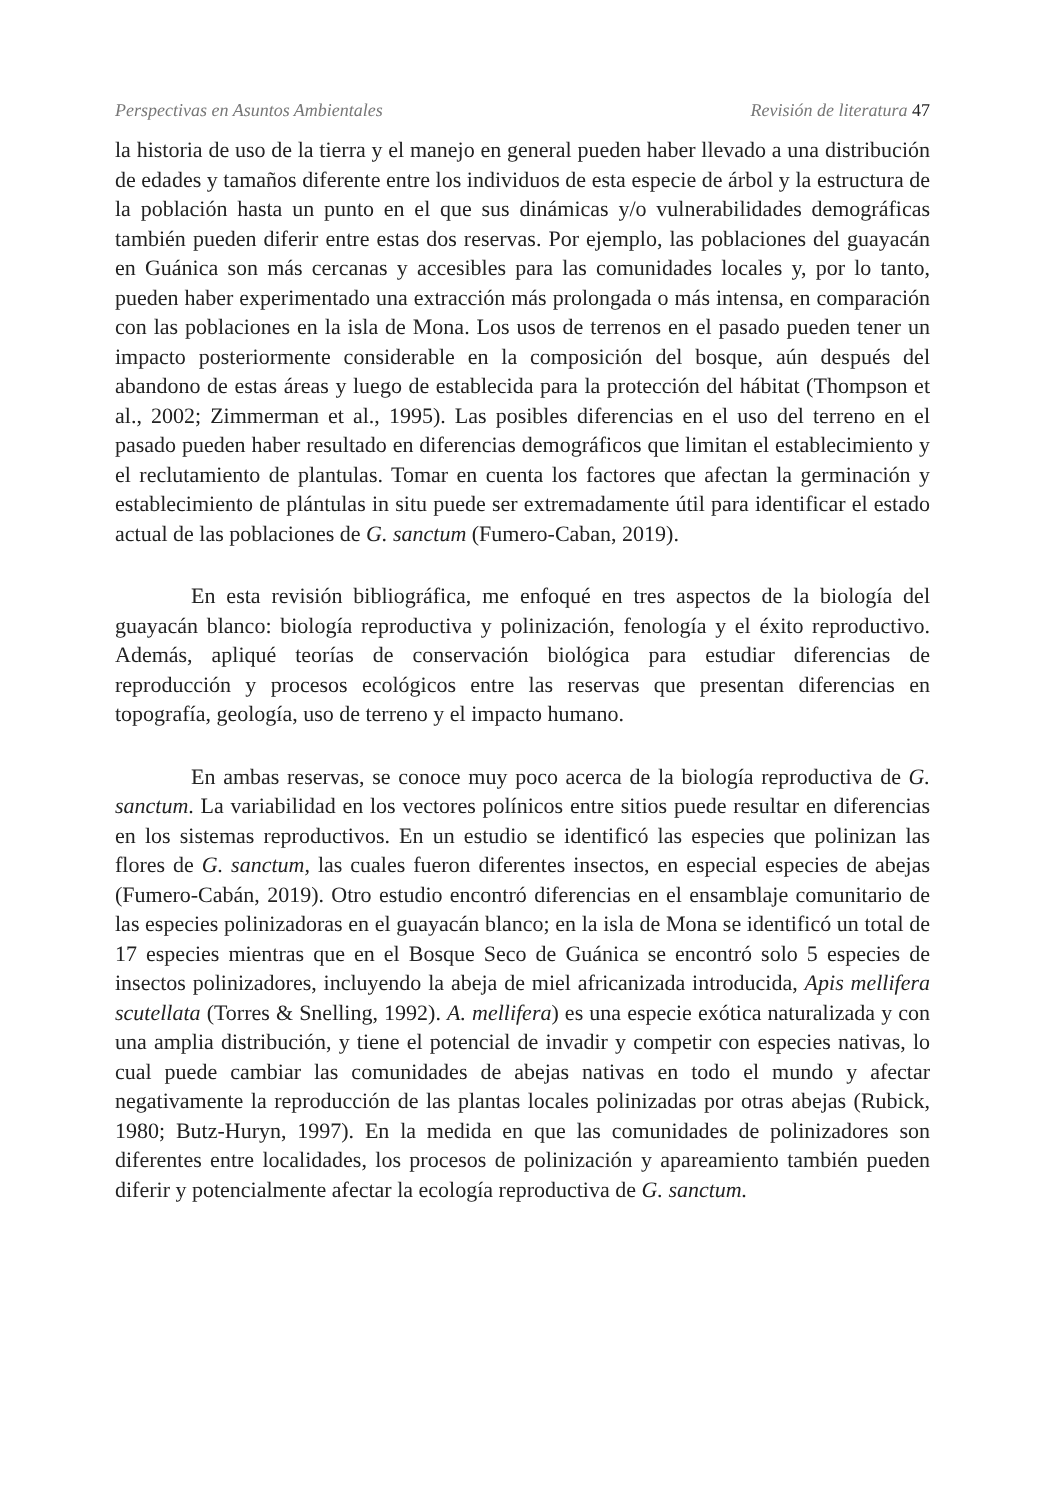Perspectivas en Asuntos Ambientales Revisión de literatura 47
la historia de uso de la tierra y el manejo en general pueden haber llevado a una distribución de edades y tamaños diferente entre los individuos de esta especie de árbol y la estructura de la población hasta un punto en el que sus dinámicas y/o vulnerabilidades demográficas también pueden diferir entre estas dos reservas. Por ejemplo, las poblaciones del guayacán en Guánica son más cercanas y accesibles para las comunidades locales y, por lo tanto, pueden haber experimentado una extracción más prolongada o más intensa, en comparación con las poblaciones en la isla de Mona. Los usos de terrenos en el pasado pueden tener un impacto posteriormente considerable en la composición del bosque, aún después del abandono de estas áreas y luego de establecida para la protección del hábitat (Thompson et al., 2002; Zimmerman et al., 1995). Las posibles diferencias en el uso del terreno en el pasado pueden haber resultado en diferencias demográficos que limitan el establecimiento y el reclutamiento de plantulas. Tomar en cuenta los factores que afectan la germinación y establecimiento de plántulas in situ puede ser extremadamente útil para identificar el estado actual de las poblaciones de G. sanctum (Fumero-Caban, 2019).
En esta revisión bibliográfica, me enfoqué en tres aspectos de la biología del guayacán blanco: biología reproductiva y polinización, fenología y el éxito reproductivo. Además, apliqué teorías de conservación biológica para estudiar diferencias de reproducción y procesos ecológicos entre las reservas que presentan diferencias en topografía, geología, uso de terreno y el impacto humano.
En ambas reservas, se conoce muy poco acerca de la biología reproductiva de G. sanctum. La variabilidad en los vectores polínicos entre sitios puede resultar en diferencias en los sistemas reproductivos. En un estudio se identificó las especies que polinizan las flores de G. sanctum, las cuales fueron diferentes insectos, en especial especies de abejas (Fumero-Cabán, 2019). Otro estudio encontró diferencias en el ensamblaje comunitario de las especies polinizadoras en el guayacán blanco; en la isla de Mona se identificó un total de 17 especies mientras que en el Bosque Seco de Guánica se encontró solo 5 especies de insectos polinizadores, incluyendo la abeja de miel africanizada introducida, Apis mellifera scutellata (Torres & Snelling, 1992). A. mellifera) es una especie exótica naturalizada y con una amplia distribución, y tiene el potencial de invadir y competir con especies nativas, lo cual puede cambiar las comunidades de abejas nativas en todo el mundo y afectar negativamente la reproducción de las plantas locales polinizadas por otras abejas (Rubick, 1980; Butz-Huryn, 1997). En la medida en que las comunidades de polinizadores son diferentes entre localidades, los procesos de polinización y apareamiento también pueden diferir y potencialmente afectar la ecología reproductiva de G. sanctum.